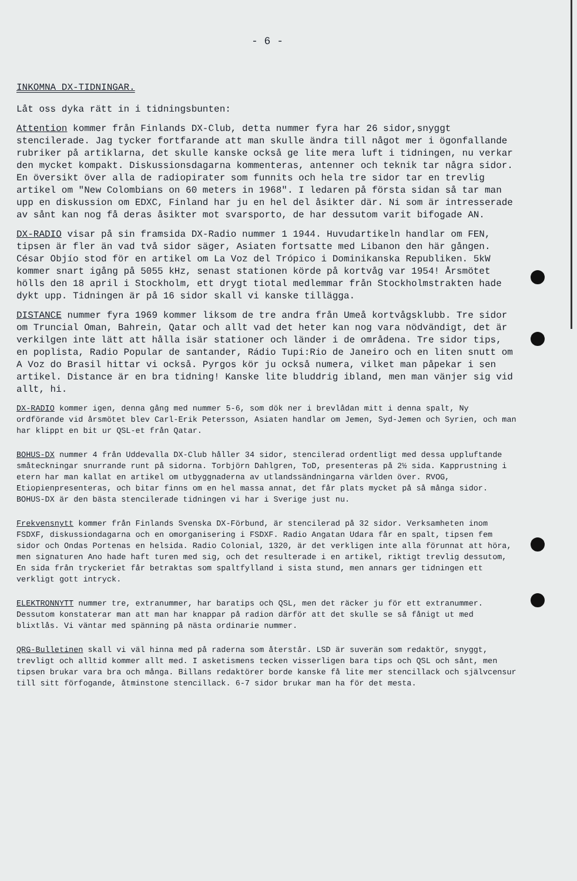- 6 -
INKOMNA DX-TIDNINGAR.
Låt oss dyka rätt in i tidningsbunten:
Attention kommer från Finlands DX-Club, detta nummer fyra har 26 sidor,snyggt stencilerade. Jag tycker fortfarande att man skulle ändra till något mer i ögonfallande rubriker på artiklarna, det skulle kanske också ge lite mera luft i tidningen, nu verkar den mycket kompakt. Diskussionsdagarna kommenteras, antenner och teknik tar några sidor. En översikt över alla de radiopirater som funnits och hela tre sidor tar en trevlig artikel om "New Colombians on 60 meters in 1968". I ledaren på första sidan så tar man upp en diskussion om EDXC, Finland har ju en hel del åsikter där. Ni som är intresserade av sånt kan nog få deras åsikter mot svarsporto, de har dessutom varit bifogade AN.
DX-RADIO visar på sin framsida DX-Radio nummer 1 1944. Huvudartikeln handlar om FEN, tipsen är fler än vad två sidor säger, Asiaten fortsatte med Libanon den här gången. César Objío stod för en artikel om La Voz del Trópico i Dominikanska Republiken. 5kW kommer snart igång på 5055 kHz, senast stationen körde på kortvåg var 1954! Årsmötet hölls den 18 april i Stockholm, ett drygt tiotal medlemmar från Stockholmstrakten hade dykt upp. Tidningen är på 16 sidor skall vi kanske tillägga.
DISTANCE nummer fyra 1969 kommer liksom de tre andra från Umeå kortvågsklubb. Tre sidor om Truncial Oman, Bahrein, Qatar och allt vad det heter kan nog vara nödvändigt, det är verkilgen inte lätt att hålla isär stationer och länder i de områdena. Tre sidor tips, en poplista, Radio Popular de santander, Rádio Tupi:Rio de Janeiro och en liten snutt om A Voz do Brasil hittar vi också. Pyrgos kör ju också numera, vilket man påpekar i sen artikel. Distance är en bra tidning! Kanske lite bluddrig ibland, men man vänjer sig vid allt, hi.
DX-RADIO kommer igen, denna gång med nummer 5-6, som dök ner i brevlådan mitt i denna spalt, Ny ordförande vid årsmötet blev Carl-Erik Petersson, Asiaten handlar om Jemen, Syd-Jemen och Syrien, och man har klippt en bit ur QSL-et från Qatar.
BOHUS-DX nummer 4 från Uddevalla DX-Club håller 34 sidor, stencilerad ordentligt med dessa uppluftande småteckningar snurrande runt på sidorna. Torbjörn Dahlgren, ToD, presenteras på 2½ sida. Kapprustning i etern har man kallat en artikel om utbyggnaderna av utlandssändningarna världen över. RVOG, Etiopienpresenteras, och bitar finns om en hel massa annat, det får plats mycket på så många sidor. BOHUS-DX är den bästa stencilerade tidningen vi har i Sverige just nu.
Frekvensnytt kommer från Finlands Svenska DX-Förbund, är stencilerad på 32 sidor. Verksamheten inom FSDXF, diskussiondagarna och en omorganisering i FSDXF. Radio Angatan Udara får en spalt, tipsen fem sidor och Ondas Portenas en helsida. Radio Colonial, 1320, är det verkligen inte alla förunnat att höra, men signaturen Ano hade haft turen med sig, och det resulterade i en artikel, riktigt trevlig dessutom, En sida från tryckeriet får betraktas som spaltfylland i sista stund, men annars ger tidningen ett verkligt gott intryck.
ELEKTRONNYTT nummer tre, extranummer, har baratips och QSL, men det räcker ju för ett extranummer. Dessutom konstaterar man att man har knappar på radion därför att det skulle se så fånigt ut med blixtlås. Vi väntar med spänning på nästa ordinarie nummer.
QRG-Bulletinen skall vi väl hinna med på raderna som återstår. LSD är suverän som redaktör, snyggt, trevligt och alltid kommer allt med. I asketismens tecken visserligen bara tips och QSL och sånt, men tipsen brukar vara bra och många. Billans redaktörer borde kanske få lite mer stencillack och självcensur till sitt förfogande, åtminstone stencillack. 6-7 sidor brukar man ha för det mesta.